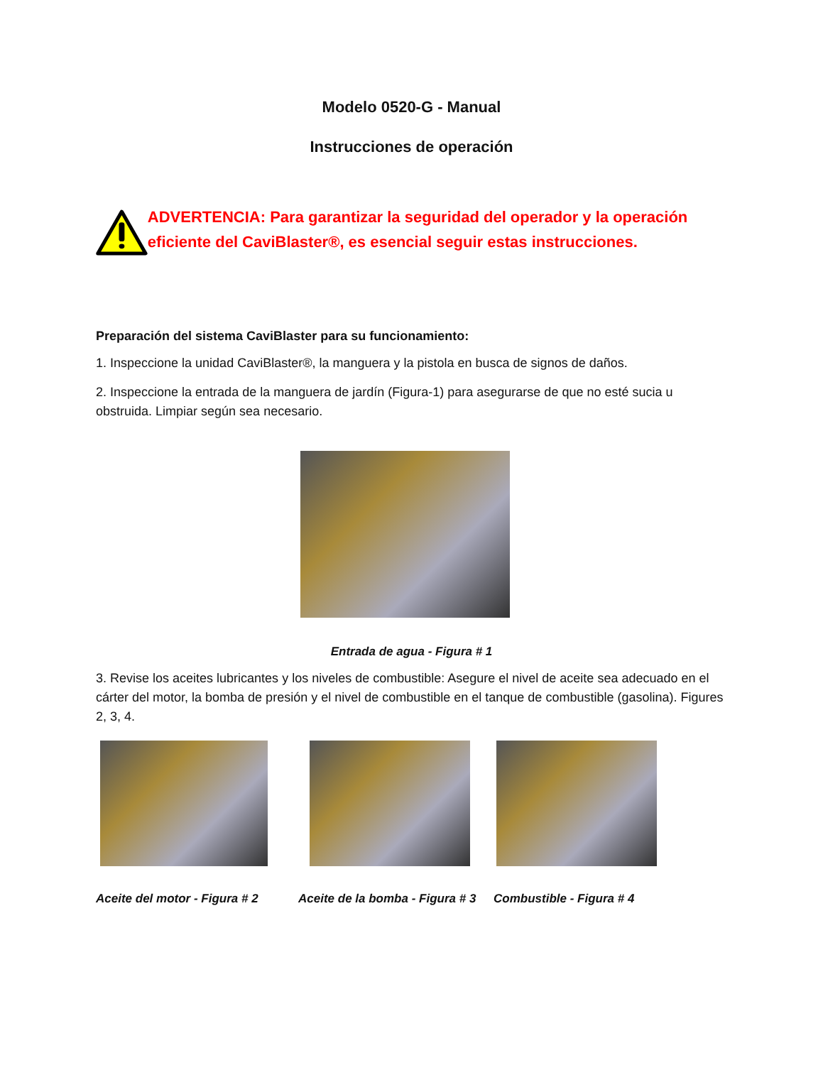Modelo 0520-G - Manual
Instrucciones de operación
ADVERTENCIA: Para garantizar la seguridad del operador y la operación eficiente del CaviBlaster®, es esencial seguir estas instrucciones.
Preparación del sistema CaviBlaster para su funcionamiento:
1. Inspeccione la unidad CaviBlaster®, la manguera y la pistola en busca de signos de daños.
2. Inspeccione la entrada de la manguera de jardín (Figura-1) para asegurarse de que no esté sucia u obstruida. Limpiar según sea necesario.
Entrada de agua - Figura # 1
3. Revise los aceites lubricantes y los niveles de combustible: Asegure el nivel de aceite sea adecuado en el cárter del motor, la bomba de presión y el nivel de combustible en el tanque de combustible (gasolina). Figures 2, 3, 4.
Aceite del motor - Figura # 2 Aceite de la bomba - Figura # 3
Combustible - Figura # 4